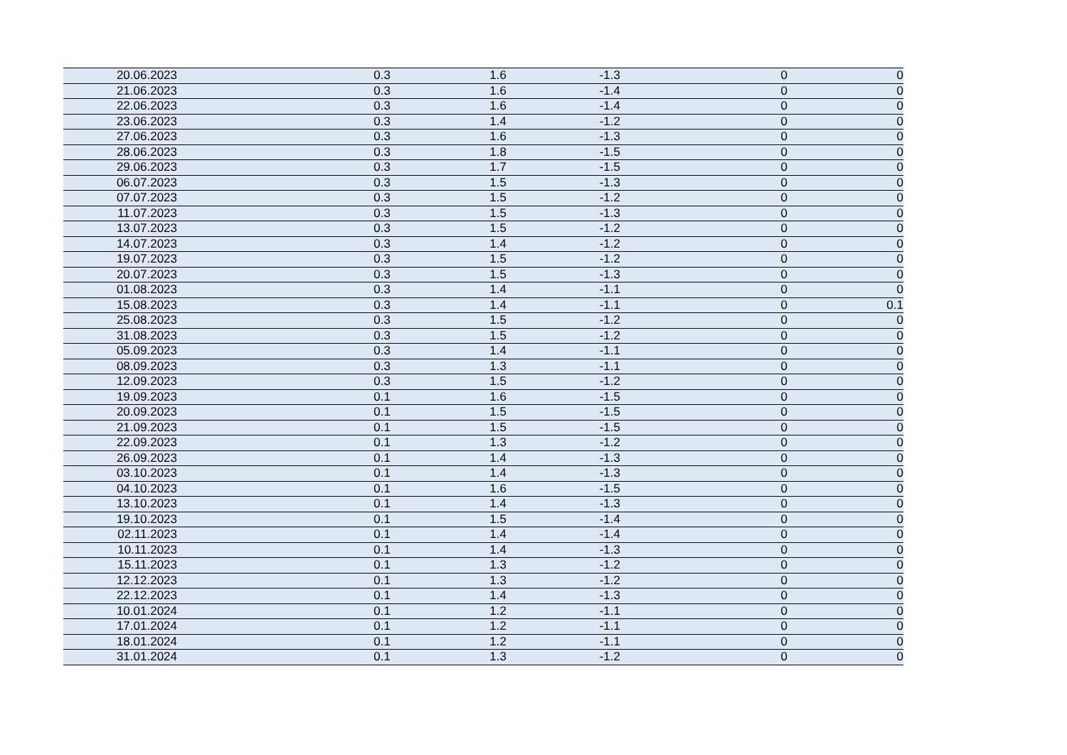| 20.06.2023 | 0.3 | 1.6 | -1.3 | 0 | 0 |
| 21.06.2023 | 0.3 | 1.6 | -1.4 | 0 | 0 |
| 22.06.2023 | 0.3 | 1.6 | -1.4 | 0 | 0 |
| 23.06.2023 | 0.3 | 1.4 | -1.2 | 0 | 0 |
| 27.06.2023 | 0.3 | 1.6 | -1.3 | 0 | 0 |
| 28.06.2023 | 0.3 | 1.8 | -1.5 | 0 | 0 |
| 29.06.2023 | 0.3 | 1.7 | -1.5 | 0 | 0 |
| 06.07.2023 | 0.3 | 1.5 | -1.3 | 0 | 0 |
| 07.07.2023 | 0.3 | 1.5 | -1.2 | 0 | 0 |
| 11.07.2023 | 0.3 | 1.5 | -1.3 | 0 | 0 |
| 13.07.2023 | 0.3 | 1.5 | -1.2 | 0 | 0 |
| 14.07.2023 | 0.3 | 1.4 | -1.2 | 0 | 0 |
| 19.07.2023 | 0.3 | 1.5 | -1.2 | 0 | 0 |
| 20.07.2023 | 0.3 | 1.5 | -1.3 | 0 | 0 |
| 01.08.2023 | 0.3 | 1.4 | -1.1 | 0 | 0 |
| 15.08.2023 | 0.3 | 1.4 | -1.1 | 0 | 0.1 |
| 25.08.2023 | 0.3 | 1.5 | -1.2 | 0 | 0 |
| 31.08.2023 | 0.3 | 1.5 | -1.2 | 0 | 0 |
| 05.09.2023 | 0.3 | 1.4 | -1.1 | 0 | 0 |
| 08.09.2023 | 0.3 | 1.3 | -1.1 | 0 | 0 |
| 12.09.2023 | 0.3 | 1.5 | -1.2 | 0 | 0 |
| 19.09.2023 | 0.1 | 1.6 | -1.5 | 0 | 0 |
| 20.09.2023 | 0.1 | 1.5 | -1.5 | 0 | 0 |
| 21.09.2023 | 0.1 | 1.5 | -1.5 | 0 | 0 |
| 22.09.2023 | 0.1 | 1.3 | -1.2 | 0 | 0 |
| 26.09.2023 | 0.1 | 1.4 | -1.3 | 0 | 0 |
| 03.10.2023 | 0.1 | 1.4 | -1.3 | 0 | 0 |
| 04.10.2023 | 0.1 | 1.6 | -1.5 | 0 | 0 |
| 13.10.2023 | 0.1 | 1.4 | -1.3 | 0 | 0 |
| 19.10.2023 | 0.1 | 1.5 | -1.4 | 0 | 0 |
| 02.11.2023 | 0.1 | 1.4 | -1.4 | 0 | 0 |
| 10.11.2023 | 0.1 | 1.4 | -1.3 | 0 | 0 |
| 15.11.2023 | 0.1 | 1.3 | -1.2 | 0 | 0 |
| 12.12.2023 | 0.1 | 1.3 | -1.2 | 0 | 0 |
| 22.12.2023 | 0.1 | 1.4 | -1.3 | 0 | 0 |
| 10.01.2024 | 0.1 | 1.2 | -1.1 | 0 | 0 |
| 17.01.2024 | 0.1 | 1.2 | -1.1 | 0 | 0 |
| 18.01.2024 | 0.1 | 1.2 | -1.1 | 0 | 0 |
| 31.01.2024 | 0.1 | 1.3 | -1.2 | 0 | 0 |